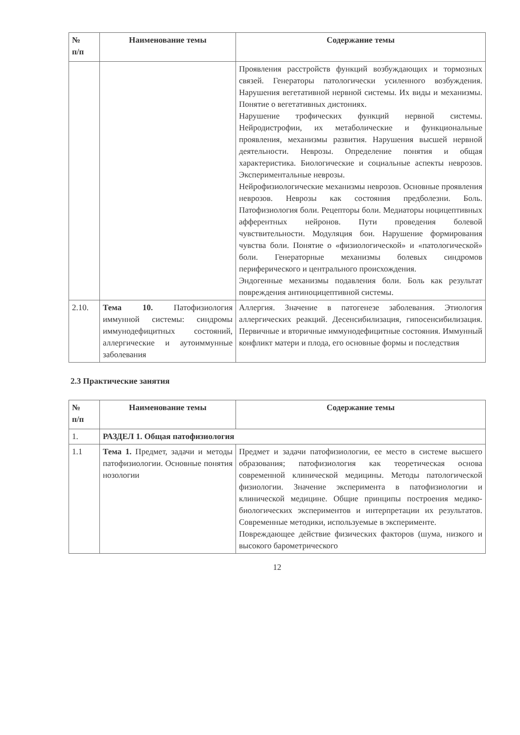| № п/п | Наименование темы | Содержание темы |
| --- | --- | --- |
| | | Проявления расстройств функций возбуждающих и тормозных связей. Генераторы патологически усиленного возбуждения. Нарушения вегетативной нервной системы. Их виды и механизмы. Понятие о вегетативных дистониях. Нарушение трофических функций нервной системы. Нейродистрофии, их метаболические и функциональные проявления, механизмы развития. Нарушения высшей нервной деятельности. Неврозы. Определение понятия и общая характеристика. Биологические и социальные аспекты неврозов. Экспериментальные неврозы. Нейрофизиологические механизмы неврозов. Основные проявления неврозов. Неврозы как состояния предболезни. Боль. Патофизиология боли. Рецепторы боли. Медиаторы ноцицептивных афферентных нейронов. Пути проведения болевой чувствительности. Модуляция бои. Нарушение формирования чувства боли. Понятие о «физиологической» и «патологической» боли. Генераторные механизмы болевых синдромов периферического и центрального происхождения. Эндогенные механизмы подавления боли. Боль как результат повреждения антиноцицептивной системы. |
| 2.10. | Тема 10. Патофизиология иммунной системы: синдромы иммунодефицитных состояний, аллергические и аутоиммунные заболевания | Аллергия. Значение в патогенезе заболевания. Этиология аллергических реакций. Десенсибилизация, гипосенсибилизация. Первичные и вторичные иммунодефицитные состояния. Иммунный конфликт матери и плода, его основные формы и последствия |
2.3 Практические занятия
| № п/п | Наименование темы | Содержание темы |
| --- | --- | --- |
| 1. | РАЗДЕЛ 1. Общая патофизиология | |
| 1.1 | Тема 1. Предмет, задачи и методы патофизиологии. Основные понятия нозологии | Предмет и задачи патофизиологии, ее место в системе высшего образования; патофизиология как теоретическая основа современной клинической медицины. Методы патологической физиологии. Значение эксперимента в патофизиологии и клинической медицине. Общие принципы построения медико-биологических экспериментов и интерпретации их результатов. Современные методики, используемые в эксперименте. Повреждающее действие физических факторов (шума, низкого и высокого барометрического |
12